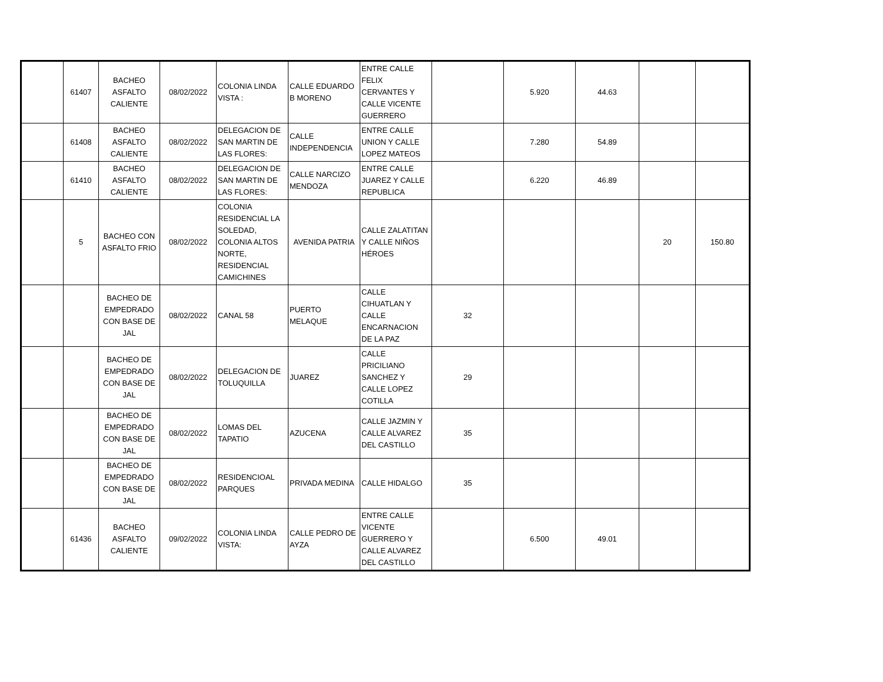| | 61407 | BACHEO ASFALTO CALIENTE | 08/02/2022 | COLONIA LINDA VISTA : | CALLE EDUARDO B MORENO | ENTRE CALLE FELIX CERVANTES Y CALLE VICENTE GUERRERO | | 5.920 | 44.63 | | |
| | 61408 | BACHEO ASFALTO CALIENTE | 08/02/2022 | DELEGACION DE SAN MARTIN DE LAS FLORES: | CALLE INDEPENDENCIA | ENTRE CALLE UNION Y CALLE LOPEZ MATEOS | | 7.280 | 54.89 | | |
| | 61410 | BACHEO ASFALTO CALIENTE | 08/02/2022 | DELEGACION DE SAN MARTIN DE LAS FLORES: | CALLE NARCIZO MENDOZA | ENTRE CALLE JUAREZ Y CALLE REPUBLICA | | 6.220 | 46.89 | | |
| | 5 | BACHEO CON ASFALTO FRIO | 08/02/2022 | COLONIA RESIDENCIAL LA SOLEDAD, COLONIA ALTOS NORTE, RESIDENCIAL CAMICHINES | AVENIDA PATRIA | CALLE ZALATITAN Y CALLE NIÑOS HÉROES | | | | 20 | 150.80 |
| | | BACHEO DE EMPEDRADO CON BASE DE JAL | 08/02/2022 | CANAL 58 | PUERTO MELAQUE | CALLE CIHUATLAN Y CALLE ENCARNACION DE LA PAZ | 32 | | | | |
| | | BACHEO DE EMPEDRADO CON BASE DE JAL | 08/02/2022 | DELEGACION DE TOLUQUILLA | JUAREZ | CALLE PRICILIANO SANCHEZ Y CALLE LOPEZ COTILLA | 29 | | | | |
| | | BACHEO DE EMPEDRADO CON BASE DE JAL | 08/02/2022 | LOMAS DEL TAPATIO | AZUCENA | CALLE JAZMIN Y CALLE ALVAREZ DEL CASTILLO | 35 | | | | |
| | | BACHEO DE EMPEDRADO CON BASE DE JAL | 08/02/2022 | RESIDENCIOAL PARQUES | PRIVADA MEDINA | CALLE HIDALGO | 35 | | | | |
| | 61436 | BACHEO ASFALTO CALIENTE | 09/02/2022 | COLONIA LINDA VISTA: | CALLE PEDRO DE AYZA | ENTRE CALLE VICENTE GUERRERO Y CALLE ALVAREZ DEL CASTILLO | | 6.500 | 49.01 | | |